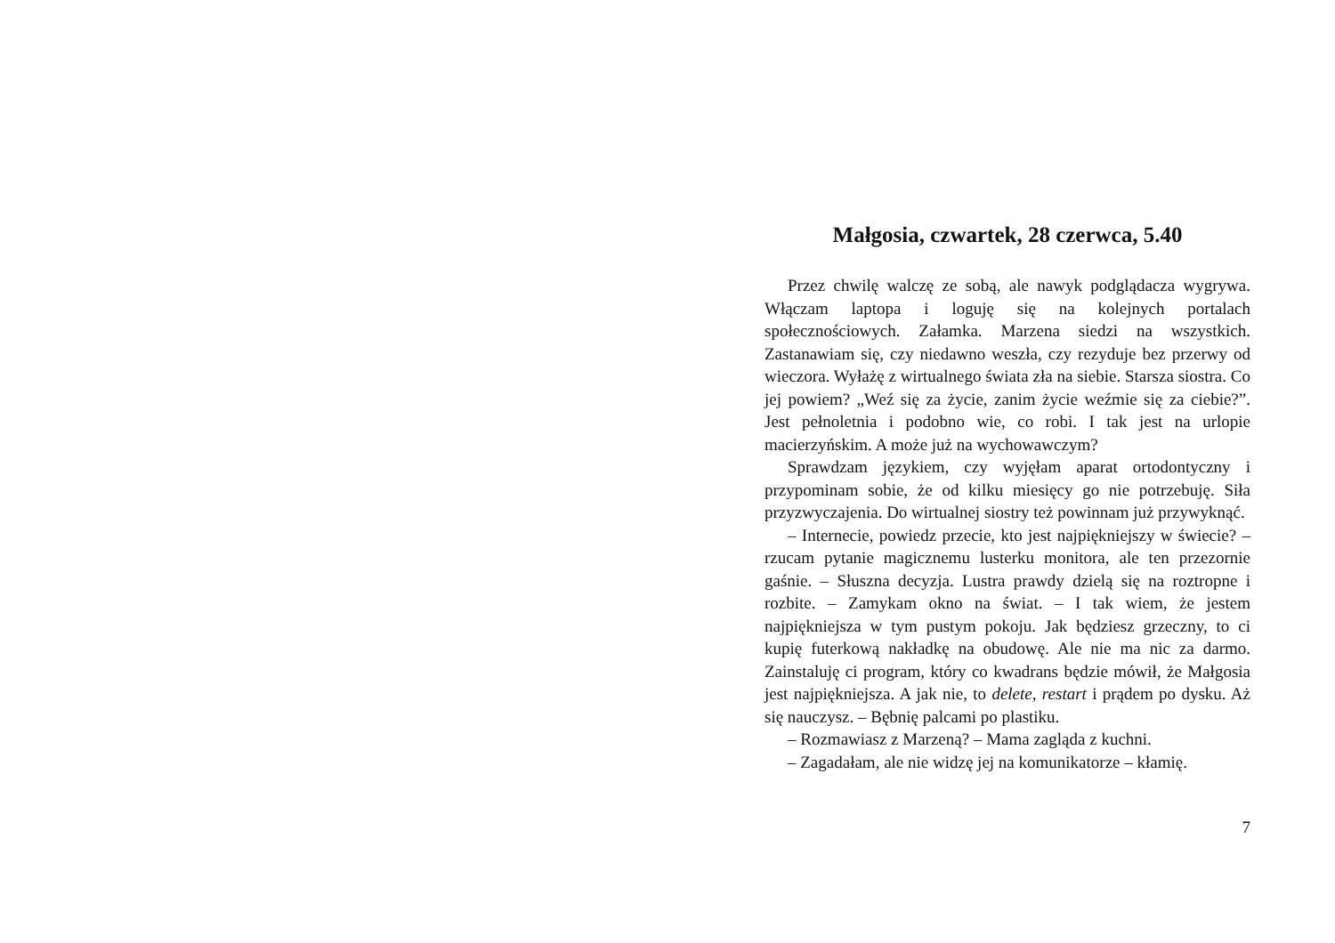Małgosia, czwartek, 28 czerwca, 5.40
Przez chwilę walczę ze sobą, ale nawyk podglądacza wygrywa. Włączam laptopa i loguję się na kolejnych portalach społecznościowych. Załamka. Marzena siedzi na wszystkich. Zastanawiam się, czy niedawno weszła, czy rezyduje bez przerwy od wieczora. Wyłażę z wirtualnego świata zła na siebie. Starsza siostra. Co jej powiem? „Weź się za życie, zanim życie weźmie się za ciebie?”. Jest pełnoletnia i podobno wie, co robi. I tak jest na urlopie macierzyńskim. A może już na wychowawczym?
Sprawdzam językiem, czy wyjęłam aparat ortodontyczny i przypominam sobie, że od kilku miesięcy go nie potrzebuję. Siła przyzwyczajenia. Do wirtualnej siostry też powinnam już przywyknąć.
– Internecie, powiedz przecie, kto jest najpiękniejszy w świecie? – rzucam pytanie magicznemu lusterku monitora, ale ten przezornie gaśnie. – Słuszna decyzja. Lustra prawdy dzielą się na roztropne i rozbite. – Zamykam okno na świat. – I tak wiem, że jestem najpiękniejsza w tym pustym pokoju. Jak będziesz grzeczny, to ci kupię futerkową nakładkę na obudowę. Ale nie ma nic za darmo. Zainstaluję ci program, który co kwadrans będzie mówił, że Małgosia jest najpiękniejsza. A jak nie, to delete, restart i prądem po dysku. Aż się nauczysz. – Bębnię palcami po plastiku.
– Rozmawiasz z Marzeną? – Mama zagląda z kuchni.
– Zagadałam, ale nie widzę jej na komunikatorze – kłamię.
7